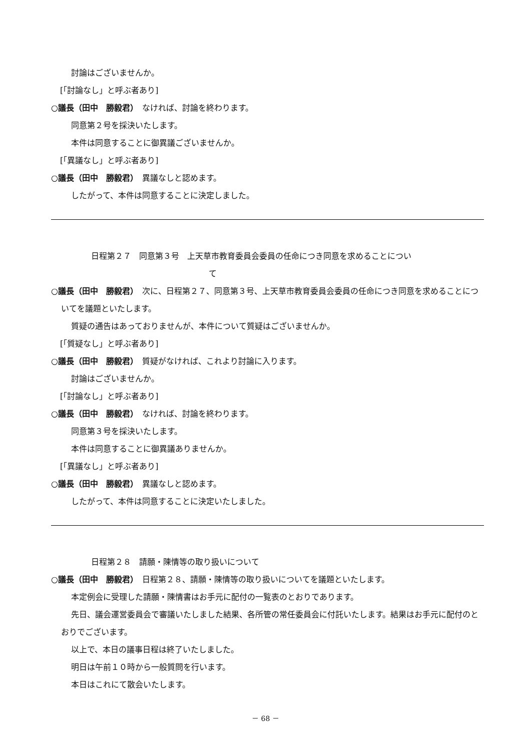討論はございませんか。
[「討論なし」と呼ぶ者あり]
○議長（田中　勝毅君）　なければ、討論を終わります。
同意第２号を採決いたします。
本件は同意することに御異議ございませんか。
[「異議なし」と呼ぶ者あり]
○議長（田中　勝毅君）　異議なしと認めます。
したがって、本件は同意することに決定しました。
日程第２７　同意第３号　上天草市教育委員会委員の任命につき同意を求めることについ
て
○議長（田中　勝毅君）　次に、日程第２７、同意第３号、上天草市教育委員会委員の任命につき同意を求めることについてを議題といたします。
質疑の通告はあっておりませんが、本件について質疑はございませんか。
[「質疑なし」と呼ぶ者あり]
○議長（田中　勝毅君）　質疑がなければ、これより討論に入ります。
討論はございませんか。
[「討論なし」と呼ぶ者あり]
○議長（田中　勝毅君）　なければ、討論を終わります。
同意第３号を採決いたします。
本件は同意することに御異議ありませんか。
[「異議なし」と呼ぶ者あり]
○議長（田中　勝毅君）　異議なしと認めます。
したがって、本件は同意することに決定いたしました。
日程第２８　請願・陳情等の取り扱いについて
○議長（田中　勝毅君）　日程第２８、請願・陳情等の取り扱いについてを議題といたします。
本定例会に受理した請願・陳情書はお手元に配付の一覧表のとおりであります。
先日、議会運営委員会で審議いたしました結果、各所管の常任委員会に付託いたします。結果はお手元に配付のとおりでございます。
以上で、本日の議事日程は終了いたしました。
明日は午前１０時から一般質問を行います。
本日はこれにて散会いたします。
－ 68 －